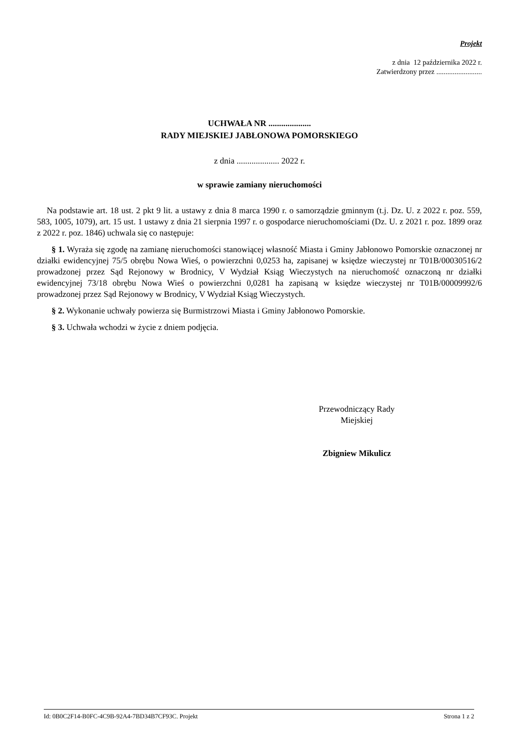Projekt
z dnia 12 października 2022 r.
Zatwierdzony przez .........................
UCHWAŁA NR ....................
RADY MIEJSKIEJ JABŁONOWA POMORSKIEGO
z dnia .................... 2022 r.
w sprawie zamiany nieruchomości
Na podstawie art. 18 ust. 2 pkt 9 lit. a ustawy z dnia 8 marca 1990 r. o samorządzie gminnym (t.j. Dz. U. z 2022 r. poz. 559, 583, 1005, 1079), art. 15 ust. 1 ustawy z dnia 21 sierpnia 1997 r. o gospodarce nieruchomościami (Dz. U. z 2021 r. poz. 1899 oraz z 2022 r. poz. 1846) uchwala się co następuje:
§ 1. Wyraża się zgodę na zamianę nieruchomości stanowiącej własność Miasta i Gminy Jabłonowo Pomorskie oznaczonej nr działki ewidencyjnej 75/5 obrębu Nowa Wieś, o powierzchni 0,0253 ha, zapisanej w księdze wieczystej nr T01B/00030516/2 prowadzonej przez Sąd Rejonowy w Brodnicy, V Wydział Ksiąg Wieczystych na nieruchomość oznaczoną nr działki ewidencyjnej 73/18 obrębu Nowa Wieś o powierzchni 0,0281 ha zapisaną w księdze wieczystej nr T01B/00009992/6 prowadzonej przez Sąd Rejonowy w Brodnicy, V Wydział Ksiąg Wieczystych.
§ 2. Wykonanie uchwały powierza się Burmistrzowi Miasta i Gminy Jabłonowo Pomorskie.
§ 3. Uchwała wchodzi w życie z dniem podjęcia.
Przewodniczący Rady
Miejskiej
Zbigniew Mikulicz
Id: 0B0C2F14-B0FC-4C9B-92A4-7BD34B7CF93C. Projekt Strona 1 z 2